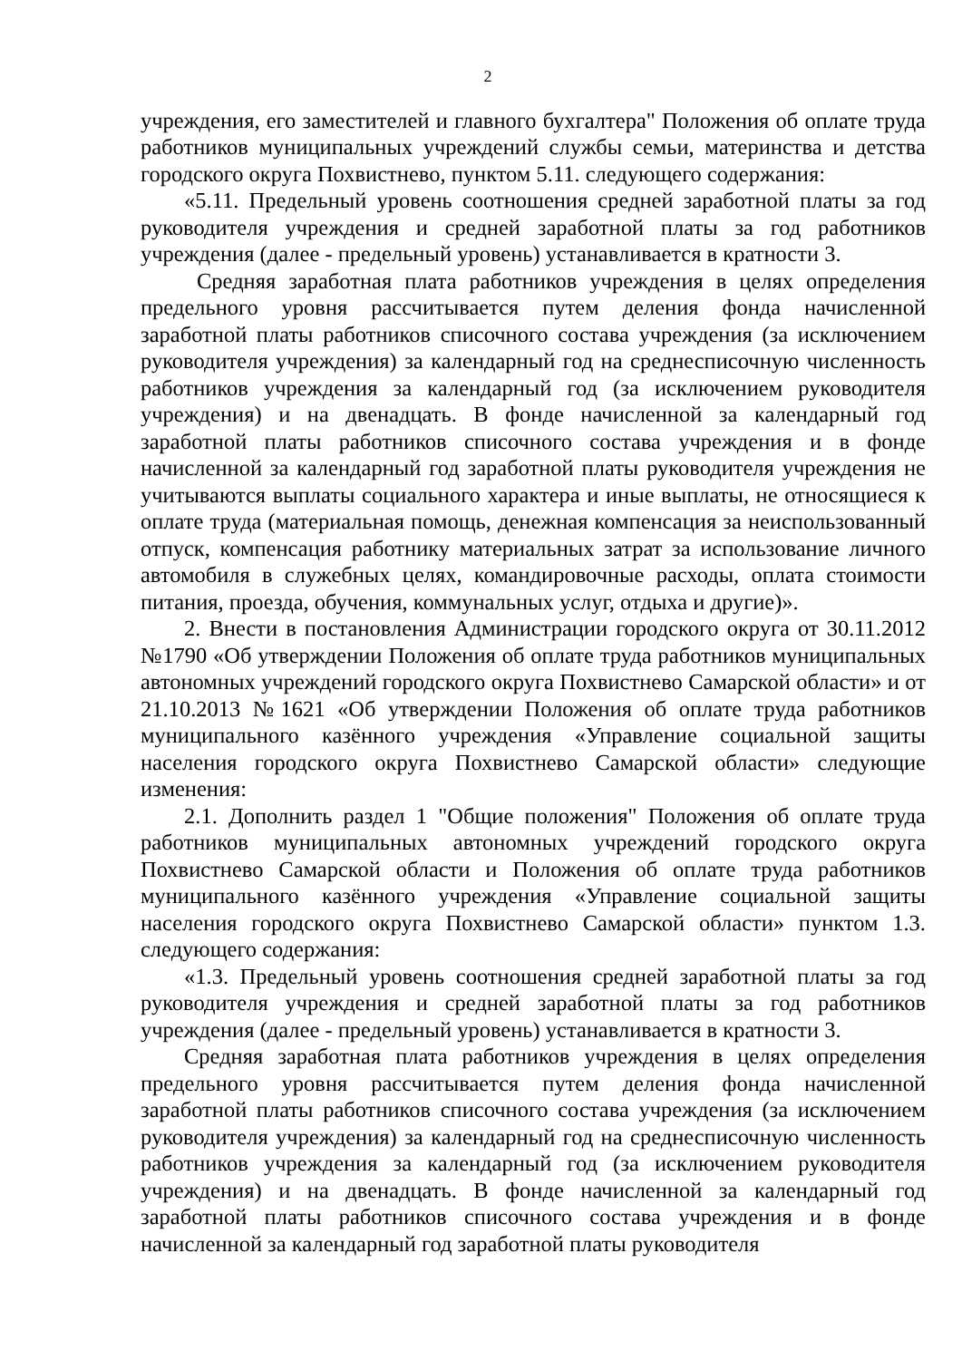2
учреждения, его заместителей и главного бухгалтера" Положения об оплате труда работников муниципальных учреждений службы семьи, материнства и детства городского округа Похвистнево, пунктом 5.11. следующего содержания:
«5.11. Предельный уровень соотношения средней заработной платы за год руководителя учреждения и средней заработной платы за год работников учреждения (далее - предельный уровень) устанавливается в кратности 3.
Средняя заработная плата работников учреждения в целях определения предельного уровня рассчитывается путем деления фонда начисленной заработной платы работников списочного состава учреждения (за исключением руководителя учреждения) за календарный год на среднесписочную численность работников учреждения за календарный год (за исключением руководителя учреждения) и на двенадцать. В фонде начисленной за календарный год заработной платы работников списочного состава учреждения и в фонде начисленной за календарный год заработной платы руководителя учреждения не учитываются выплаты социального характера и иные выплаты, не относящиеся к оплате труда (материальная помощь, денежная компенсация за неиспользованный отпуск, компенсация работнику материальных затрат за использование личного автомобиля в служебных целях, командировочные расходы, оплата стоимости питания, проезда, обучения, коммунальных услуг, отдыха и другие)».
2. Внести в постановления Администрации городского округа от 30.11.2012 №1790 «Об утверждении Положения об оплате труда работников муниципальных автономных учреждений городского округа Похвистнево Самарской области» и от 21.10.2013 №1621 «Об утверждении Положения об оплате труда работников муниципального казённого учреждения «Управление социальной защиты населения городского округа Похвистнево Самарской области» следующие изменения:
2.1. Дополнить раздел 1 "Общие положения" Положения об оплате труда работников муниципальных автономных учреждений городского округа Похвистнево Самарской области и Положения об оплате труда работников муниципального казённого учреждения «Управление социальной защиты населения городского округа Похвистнево Самарской области» пунктом 1.3. следующего содержания:
«1.3. Предельный уровень соотношения средней заработной платы за год руководителя учреждения и средней заработной платы за год работников учреждения (далее - предельный уровень) устанавливается в кратности 3.
Средняя заработная плата работников учреждения в целях определения предельного уровня рассчитывается путем деления фонда начисленной заработной платы работников списочного состава учреждения (за исключением руководителя учреждения) за календарный год на среднесписочную численность работников учреждения за календарный год (за исключением руководителя учреждения) и на двенадцать. В фонде начисленной за календарный год заработной платы работников списочного состава учреждения и в фонде начисленной за календарный год заработной платы руководителя